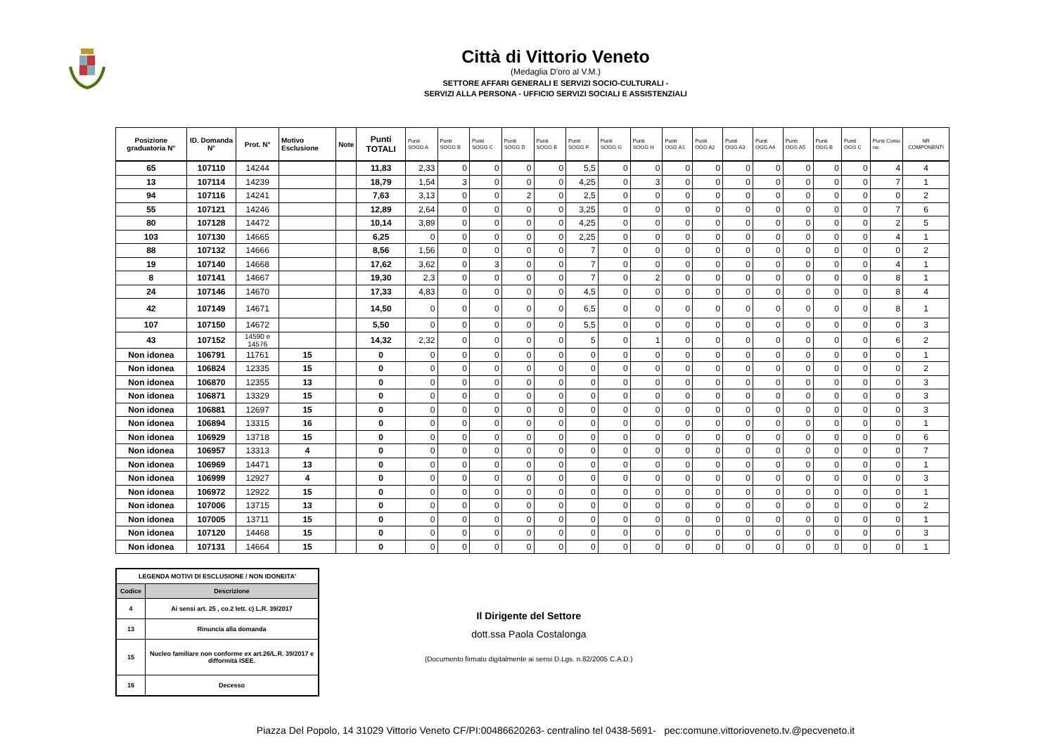Città di Vittorio Veneto
(Medaglia D'oro al V.M.)
SETTORE AFFARI GENERALI E SERVIZI SOCIO-CULTURALI -
SERVIZI ALLA PERSONA - UFFICIO SERVIZI SOCIALI E ASSISTENZIALI
| Posizione graduatoria N° | ID. Domanda N° | Prot. N° | Motivo Esclusione | Note | Punti TOTALI | Punti SOGG A | Punti SOGG B | Punti SOGG C | Punti SOGG D | Punti SOGG E | Punti SOGG F | Punti SOGG G | Punti SOGG H | Punti OGG A1 | Punti OGG A2 | Punti OGG A3 | Punti OGG A4 | Punti OGG A5 | Punti OGG B | Punti OGG C | Punti Comu ne. | NR COMPONENTI |
| --- | --- | --- | --- | --- | --- | --- | --- | --- | --- | --- | --- | --- | --- | --- | --- | --- | --- | --- | --- | --- | --- | --- |
| 65 | 107110 | 14244 | | | 11,83 | 2,33 | 0 | 0 | 0 | 0 | 5,5 | 0 | 0 | 0 | 0 | 0 | 0 | 0 | 0 | 0 | 4 | 4 |
| 13 | 107114 | 14239 | | | 18,79 | 1,54 | 3 | 0 | 0 | 0 | 4,25 | 0 | 3 | 0 | 0 | 0 | 0 | 0 | 0 | 0 | 7 | 1 |
| 94 | 107116 | 14241 | | | 7,63 | 3,13 | 0 | 0 | 2 | 0 | 2,5 | 0 | 0 | 0 | 0 | 0 | 0 | 0 | 0 | 0 | 0 | 2 |
| 55 | 107121 | 14246 | | | 12,89 | 2,64 | 0 | 0 | 0 | 0 | 3,25 | 0 | 0 | 0 | 0 | 0 | 0 | 0 | 0 | 0 | 7 | 6 |
| 80 | 107128 | 14472 | | | 10,14 | 3,89 | 0 | 0 | 0 | 0 | 4,25 | 0 | 0 | 0 | 0 | 0 | 0 | 0 | 0 | 0 | 2 | 5 |
| 103 | 107130 | 14665 | | | 6,25 | 0 | 0 | 0 | 0 | 0 | 2,25 | 0 | 0 | 0 | 0 | 0 | 0 | 0 | 0 | 0 | 4 | 1 |
| 88 | 107132 | 14666 | | | 8,56 | 1,56 | 0 | 0 | 0 | 0 | 7 | 0 | 0 | 0 | 0 | 0 | 0 | 0 | 0 | 0 | 0 | 2 |
| 19 | 107140 | 14668 | | | 17,62 | 3,62 | 0 | 3 | 0 | 0 | 7 | 0 | 0 | 0 | 0 | 0 | 0 | 0 | 0 | 0 | 4 | 1 |
| 8 | 107141 | 14667 | | | 19,30 | 2,3 | 0 | 0 | 0 | 0 | 7 | 0 | 2 | 0 | 0 | 0 | 0 | 0 | 0 | 0 | 8 | 1 |
| 24 | 107146 | 14670 | | | 17,33 | 4,83 | 0 | 0 | 0 | 0 | 4,5 | 0 | 0 | 0 | 0 | 0 | 0 | 0 | 0 | 0 | 8 | 4 |
| 42 | 107149 | 14671 | | | 14,50 | 0 | 0 | 0 | 0 | 0 | 6,5 | 0 | 0 | 0 | 0 | 0 | 0 | 0 | 0 | 0 | 8 | 1 |
| 107 | 107150 | 14672 | | | 5,50 | 0 | 0 | 0 | 0 | 0 | 5,5 | 0 | 0 | 0 | 0 | 0 | 0 | 0 | 0 | 0 | 0 | 3 |
| 43 | 107152 | 14590 e 14576 | | | 14,32 | 2,32 | 0 | 0 | 0 | 0 | 5 | 0 | 1 | 0 | 0 | 0 | 0 | 0 | 0 | 0 | 6 | 2 |
| Non idonea | 106791 | 11761 | 15 | | 0 | 0 | 0 | 0 | 0 | 0 | 0 | 0 | 0 | 0 | 0 | 0 | 0 | 0 | 0 | 0 | 0 | 1 |
| Non idonea | 106824 | 12335 | 15 | | 0 | 0 | 0 | 0 | 0 | 0 | 0 | 0 | 0 | 0 | 0 | 0 | 0 | 0 | 0 | 0 | 0 | 2 |
| Non idonea | 106870 | 12355 | 13 | | 0 | 0 | 0 | 0 | 0 | 0 | 0 | 0 | 0 | 0 | 0 | 0 | 0 | 0 | 0 | 0 | 0 | 3 |
| Non idonea | 106871 | 13329 | 15 | | 0 | 0 | 0 | 0 | 0 | 0 | 0 | 0 | 0 | 0 | 0 | 0 | 0 | 0 | 0 | 0 | 0 | 3 |
| Non idonea | 106881 | 12697 | 15 | | 0 | 0 | 0 | 0 | 0 | 0 | 0 | 0 | 0 | 0 | 0 | 0 | 0 | 0 | 0 | 0 | 0 | 3 |
| Non idonea | 106894 | 13315 | 16 | | 0 | 0 | 0 | 0 | 0 | 0 | 0 | 0 | 0 | 0 | 0 | 0 | 0 | 0 | 0 | 0 | 0 | 1 |
| Non idonea | 106929 | 13718 | 15 | | 0 | 0 | 0 | 0 | 0 | 0 | 0 | 0 | 0 | 0 | 0 | 0 | 0 | 0 | 0 | 0 | 0 | 6 |
| Non idonea | 106957 | 13313 | 4 | | 0 | 0 | 0 | 0 | 0 | 0 | 0 | 0 | 0 | 0 | 0 | 0 | 0 | 0 | 0 | 0 | 0 | 7 |
| Non idonea | 106969 | 14471 | 13 | | 0 | 0 | 0 | 0 | 0 | 0 | 0 | 0 | 0 | 0 | 0 | 0 | 0 | 0 | 0 | 0 | 0 | 1 |
| Non idonea | 106999 | 12927 | 4 | | 0 | 0 | 0 | 0 | 0 | 0 | 0 | 0 | 0 | 0 | 0 | 0 | 0 | 0 | 0 | 0 | 0 | 3 |
| Non idonea | 106972 | 12922 | 15 | | 0 | 0 | 0 | 0 | 0 | 0 | 0 | 0 | 0 | 0 | 0 | 0 | 0 | 0 | 0 | 0 | 0 | 1 |
| Non idonea | 107006 | 13715 | 13 | | 0 | 0 | 0 | 0 | 0 | 0 | 0 | 0 | 0 | 0 | 0 | 0 | 0 | 0 | 0 | 0 | 0 | 2 |
| Non idonea | 107005 | 13711 | 15 | | 0 | 0 | 0 | 0 | 0 | 0 | 0 | 0 | 0 | 0 | 0 | 0 | 0 | 0 | 0 | 0 | 0 | 1 |
| Non idonea | 107120 | 14468 | 15 | | 0 | 0 | 0 | 0 | 0 | 0 | 0 | 0 | 0 | 0 | 0 | 0 | 0 | 0 | 0 | 0 | 0 | 3 |
| Non idonea | 107131 | 14664 | 15 | | 0 | 0 | 0 | 0 | 0 | 0 | 0 | 0 | 0 | 0 | 0 | 0 | 0 | 0 | 0 | 0 | 0 | 1 |
| LEGENDA MOTIVI DI ESCLUSIONE / NON IDONEITA' | |
| --- | --- |
| Codice | Descrizione |
| 4 | Ai sensi art. 25 , co.2 lett. c) L.R. 39/2017 |
| 13 | Rinuncia alla domanda |
| 15 | Nucleo familiare non conforme ex art.26/L.R. 39/2017 e difformità ISEE. |
| 16 | Decesso |
Il Dirigente del Settore
dott.ssa Paola Costalonga
(Documento firmato digitalmente ai sensi D.Lgs. n.82/2005 C.A.D.)
Piazza Del Popolo, 14 31029 Vittorio Veneto CF/PI:00486620263- centralino tel 0438-5691- pec:comune.vittorioveneto.tv.@pecveneto.it